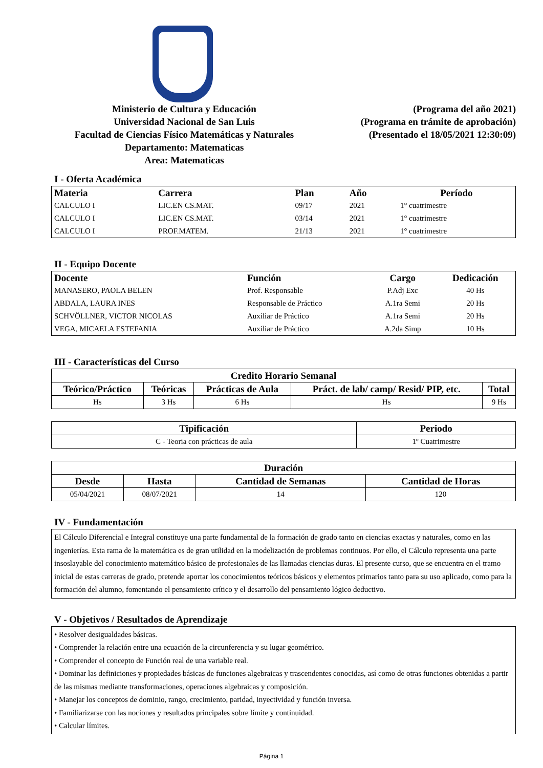Ministerio de Cultura y Educación
Universidad Nacional de San Luis
Facultad de Ciencias Físico Matemáticas y Naturales
Departamento: Matematicas
Area: Matematicas
(Programa del año 2021)
(Programa en trámite de aprobación)
(Presentado el 18/05/2021 12:30:09)
I - Oferta Académica
| Materia | Carrera | Plan | Año | Período |
| --- | --- | --- | --- | --- |
| CALCULO I | LIC.EN CS.MAT. | 09/17 | 2021 | 1° cuatrimestre |
| CALCULO I | LIC.EN CS.MAT. | 03/14 | 2021 | 1° cuatrimestre |
| CALCULO I | PROF.MATEM. | 21/13 | 2021 | 1° cuatrimestre |
II - Equipo Docente
| Docente | Función | Cargo | Dedicación |
| --- | --- | --- | --- |
| MANASERO, PAOLA BELEN | Prof. Responsable | P.Adj Exc | 40 Hs |
| ABDALA, LAURA INES | Responsable de Práctico | A.1ra Semi | 20 Hs |
| SCHVÖLLNER, VICTOR NICOLAS | Auxiliar de Práctico | A.1ra Semi | 20 Hs |
| VEGA, MICAELA ESTEFANIA | Auxiliar de Práctico | A.2da Simp | 10 Hs |
III - Características del Curso
| Credito Horario Semanal | | | | |
| --- | --- | --- | --- | --- |
| Teórico/Práctico | Teóricas | Prácticas de Aula | Práct. de lab/ camp/ Resid/ PIP, etc. | Total |
| Hs | 3 Hs | 6 Hs | Hs | 9 Hs |
| Tipificación | Periodo |
| --- | --- |
| C - Teoria con prácticas de aula | 1º Cuatrimestre |
| Duración | | | |
| --- | --- | --- | --- |
| Desde | Hasta | Cantidad de Semanas | Cantidad de Horas |
| 05/04/2021 | 08/07/2021 | 14 | 120 |
IV - Fundamentación
El Cálculo Diferencial e Integral constituye una parte fundamental de la formación de grado tanto en ciencias exactas y naturales, como en las ingenierías. Esta rama de la matemática es de gran utilidad en la modelización de problemas continuos. Por ello, el Cálculo representa una parte insoslayable del conocimiento matemático básico de profesionales de las llamadas ciencias duras. El presente curso, que se encuentra en el tramo inicial de estas carreras de grado, pretende aportar los conocimientos teóricos básicos y elementos primarios tanto para su uso aplicado, como para la formación del alumno, fomentando el pensamiento crítico y el desarrollo del pensamiento lógico deductivo.
V - Objetivos / Resultados de Aprendizaje
• Resolver desigualdades básicas.
• Comprender la relación entre una ecuación de la circunferencia y su lugar geométrico.
• Comprender el concepto de Función real de una variable real.
• Dominar las definiciones y propiedades básicas de funciones algebraicas y trascendentes conocidas, así como de otras funciones obtenidas a partir de las mismas mediante transformaciones, operaciones algebraicas y composición.
• Manejar los conceptos de dominio, rango, crecimiento, paridad, inyectividad y función inversa.
• Familiarizarse con las nociones y resultados principales sobre límite y continuidad.
• Calcular límites.
Página 1